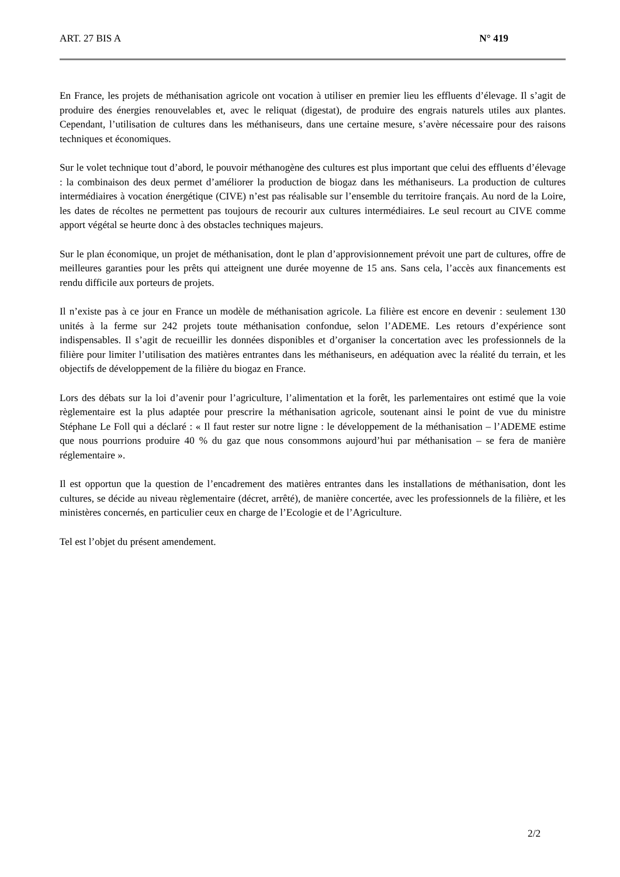ART. 27 BIS A N° 419
En France, les projets de méthanisation agricole ont vocation à utiliser en premier lieu les effluents d’élevage. Il s’agit de produire des énergies renouvelables et, avec le reliquat (digestat), de produire des engrais naturels utiles aux plantes. Cependant, l’utilisation de cultures dans les méthaniseurs, dans une certaine mesure, s’avère nécessaire pour des raisons techniques et économiques.
Sur le volet technique tout d’abord, le pouvoir méthanogène des cultures est plus important que celui des effluents d’élevage : la combinaison des deux permet d’améliorer la production de biogaz dans les méthaniseurs. La production de cultures intermédiaires à vocation énergétique (CIVE) n’est pas réalisable sur l’ensemble du territoire français. Au nord de la Loire, les dates de récoltes ne permettent pas toujours de recourir aux cultures intermédiaires. Le seul recourt au CIVE comme apport végétal se heurte donc à des obstacles techniques majeurs.
Sur le plan économique, un projet de méthanisation, dont le plan d’approvisionnement prévoit une part de cultures, offre de meilleures garanties pour les prêts qui atteignent une durée moyenne de 15 ans. Sans cela, l’accès aux financements est rendu difficile aux porteurs de projets.
Il n’existe pas à ce jour en France un modèle de méthanisation agricole. La filière est encore en devenir : seulement 130 unités à la ferme sur 242 projets toute méthanisation confondue, selon l’ADEME. Les retours d’expérience sont indispensables. Il s’agit de recueillir les données disponibles et d’organiser la concertation avec les professionnels de la filière pour limiter l’utilisation des matières entrantes dans les méthaniseurs, en adéquation avec la réalité du terrain, et les objectifs de développement de la filière du biogaz en France.
Lors des débats sur la loi d’avenir pour l’agriculture, l’alimentation et la forêt, les parlementaires ont estimé que la voie règlementaire est la plus adaptée pour prescrire la méthanisation agricole, soutenant ainsi le point de vue du ministre Stéphane Le Foll qui a déclaré : « Il faut rester sur notre ligne : le développement de la méthanisation – l’ADEME estime que nous pourrions produire 40 % du gaz que nous consommons aujourd’hui par méthanisation – se fera de manière réglementaire ».
Il est opportun que la question de l’encadrement des matières entrantes dans les installations de méthanisation, dont les cultures, se décide au niveau règlementaire (décret, arrêté), de manière concertée, avec les professionnels de la filière, et les ministères concernés, en particulier ceux en charge de l’Ecologie et de l’Agriculture.
Tel est l’objet du présent amendement.
2/2